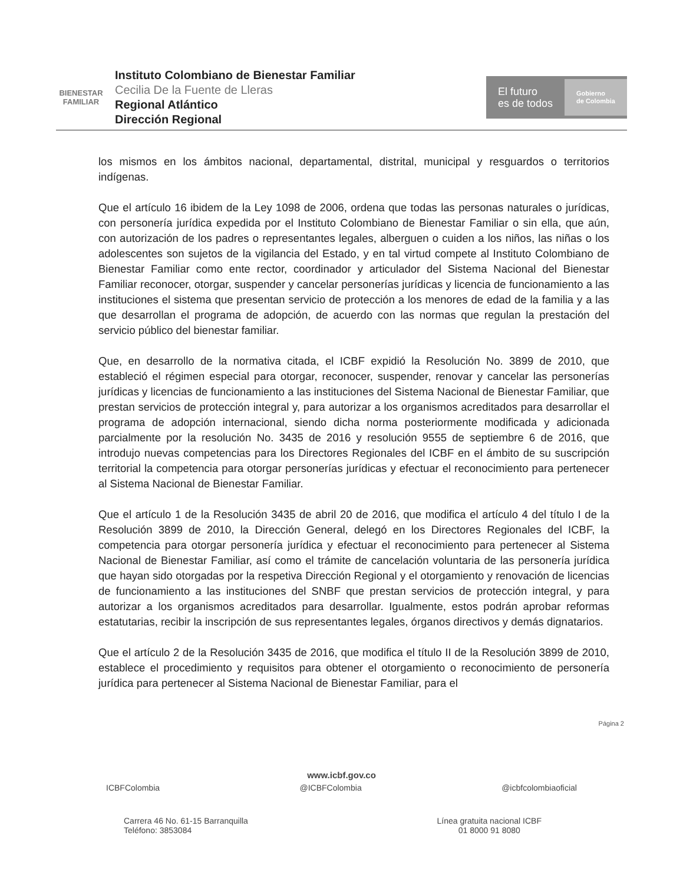BIENESTAR
FAMILIAR
Instituto Colombiano de Bienestar Familiar
Cecilia De la Fuente de Lleras
Regional Atlántico
Dirección Regional
El futuro
es de todos
Gobierno
de Colombia
los mismos en los ámbitos nacional, departamental, distrital, municipal y resguardos o territorios indígenas.
Que el artículo 16 ibidem de la Ley 1098 de 2006, ordena que todas las personas naturales o jurídicas, con personería jurídica expedida por el Instituto Colombiano de Bienestar Familiar o sin ella, que aún, con autorización de los padres o representantes legales, alberguen o cuiden a los niños, las niñas o los adolescentes son sujetos de la vigilancia del Estado, y en tal virtud compete al Instituto Colombiano de Bienestar Familiar como ente rector, coordinador y articulador del Sistema Nacional del Bienestar Familiar reconocer, otorgar, suspender y cancelar personerías jurídicas y licencia de funcionamiento a las instituciones el sistema que presentan servicio de protección a los menores de edad de la familia y a las que desarrollan el programa de adopción, de acuerdo con las normas que regulan la prestación del servicio público del bienestar familiar.
Que, en desarrollo de la normativa citada, el ICBF expidió la Resolución No. 3899 de 2010, que estableció el régimen especial para otorgar, reconocer, suspender, renovar y cancelar las personerías jurídicas y licencias de funcionamiento a las instituciones del Sistema Nacional de Bienestar Familiar, que prestan servicios de protección integral y, para autorizar a los organismos acreditados para desarrollar el programa de adopción internacional, siendo dicha norma posteriormente modificada y adicionada parcialmente por la resolución No. 3435 de 2016 y resolución 9555 de septiembre 6 de 2016, que introdujo nuevas competencias para los Directores Regionales del ICBF en el ámbito de su suscripción territorial la competencia para otorgar personerías jurídicas y efectuar el reconocimiento para pertenecer al Sistema Nacional de Bienestar Familiar.
Que el artículo 1 de la Resolución 3435 de abril 20 de 2016, que modifica el artículo 4 del título I de la Resolución 3899 de 2010, la Dirección General, delegó en los Directores Regionales del ICBF, la competencia para otorgar personería jurídica y efectuar el reconocimiento para pertenecer al Sistema Nacional de Bienestar Familiar, así como el trámite de cancelación voluntaria de las personería jurídica que hayan sido otorgadas por la respetiva Dirección Regional y el otorgamiento y renovación de licencias de funcionamiento a las instituciones del SNBF que prestan servicios de protección integral, y para autorizar a los organismos acreditados para desarrollar. Igualmente, estos podrán aprobar reformas estatutarias, recibir la inscripción de sus representantes legales, órganos directivos y demás dignatarios.
Que el artículo 2 de la Resolución 3435 de 2016, que modifica el título II de la Resolución 3899 de 2010, establece el procedimiento y requisitos para obtener el otorgamiento o reconocimiento de personería jurídica para pertenecer al Sistema Nacional de Bienestar Familiar, para el
Página 2
www.icbf.gov.co
ICBFColombia @ICBFColombia @icbfcolombiaoficial
Carrera 46 No. 61-15 Barranquilla
Teléfono: 3853084
Línea gratuita nacional ICBF
01 8000 91 8080